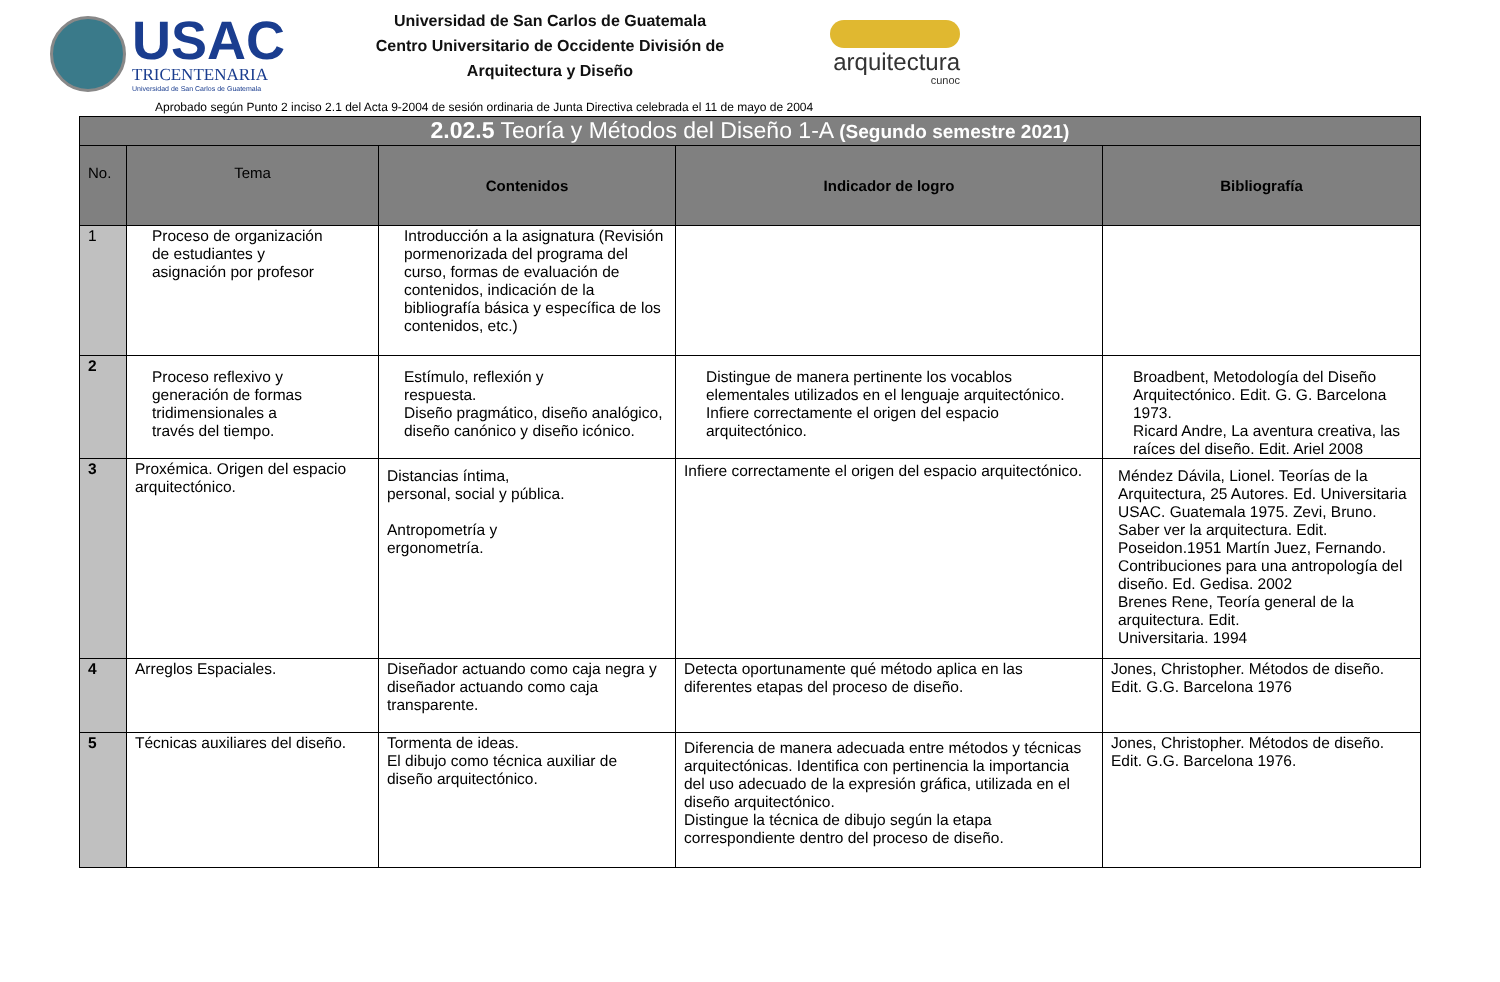USAC
TRICENTENARIA
Universidad de San Carlos de Guatemala
Universidad de San Carlos de Guatemala
Centro Universitario de Occidente División de
Arquitectura y Diseño
arquitectura
cunoc
Aprobado según Punto 2 inciso 2.1 del Acta 9-2004 de sesión ordinaria de Junta Directiva celebrada el 11 de mayo de 2004
| 2.02.5 Teoría y Métodos del Diseño 1-A (Segundo semestre 2021) | | | | |
| --- | --- | --- | --- | --- |
| No. | Tema | Contenidos | Indicador de logro | Bibliografía |
| 1 | Proceso de organización de estudiantes y asignación por profesor | Introducción a la asignatura (Revisión pormenorizada del programa del curso, formas de evaluación de contenidos, indicación de la bibliografía básica y específica de los contenidos, etc.) | | |
| 2 | Proceso reflexivo y generación de formas tridimensionales a través del tiempo. | Estímulo, reflexión y respuesta. Diseño pragmático, diseño analógico, diseño canónico y diseño icónico. | Distingue de manera pertinente los vocablos elementales utilizados en el lenguaje arquitectónico. Infiere correctamente el origen del espacio arquitectónico. | Broadbent, Metodología del Diseño Arquitectónico. Edit. G. G. Barcelona 1973. Ricard Andre, La aventura creativa, las raíces del diseño. Edit. Ariel 2008 |
| 3 | Proxémica. Origen del espacio arquitectónico. | Distancias íntima, personal, social y pública. Antropometría y ergonometría. | Infiere correctamente el origen del espacio arquitectónico. | Méndez Dávila, Lionel. Teorías de la Arquitectura, 25 Autores. Ed. Universitaria USAC. Guatemala 1975. Zevi, Bruno. Saber ver la arquitectura. Edit. Poseidon.1951 Martín Juez, Fernando. Contribuciones para una antropología del diseño. Ed. Gedisa. 2002 Brenes Rene, Teoría general de la arquitectura. Edit. Universitaria. 1994 |
| 4 | Arreglos Espaciales. | Diseñador actuando como caja negra y diseñador actuando como caja transparente. | Detecta oportunamente qué método aplica en las diferentes etapas del proceso de diseño. | Jones, Christopher. Métodos de diseño. Edit. G.G. Barcelona 1976 |
| 5 | Técnicas auxiliares del diseño. | Tormenta de ideas. El dibujo como técnica auxiliar de diseño arquitectónico. | Diferencia de manera adecuada entre métodos y técnicas arquitectónicas. Identifica con pertinencia la importancia del uso adecuado de la expresión gráfica, utilizada en el diseño arquitectónico. Distingue la técnica de dibujo según la etapa correspondiente dentro del proceso de diseño. | Jones, Christopher. Métodos de diseño. Edit. G.G. Barcelona 1976. |